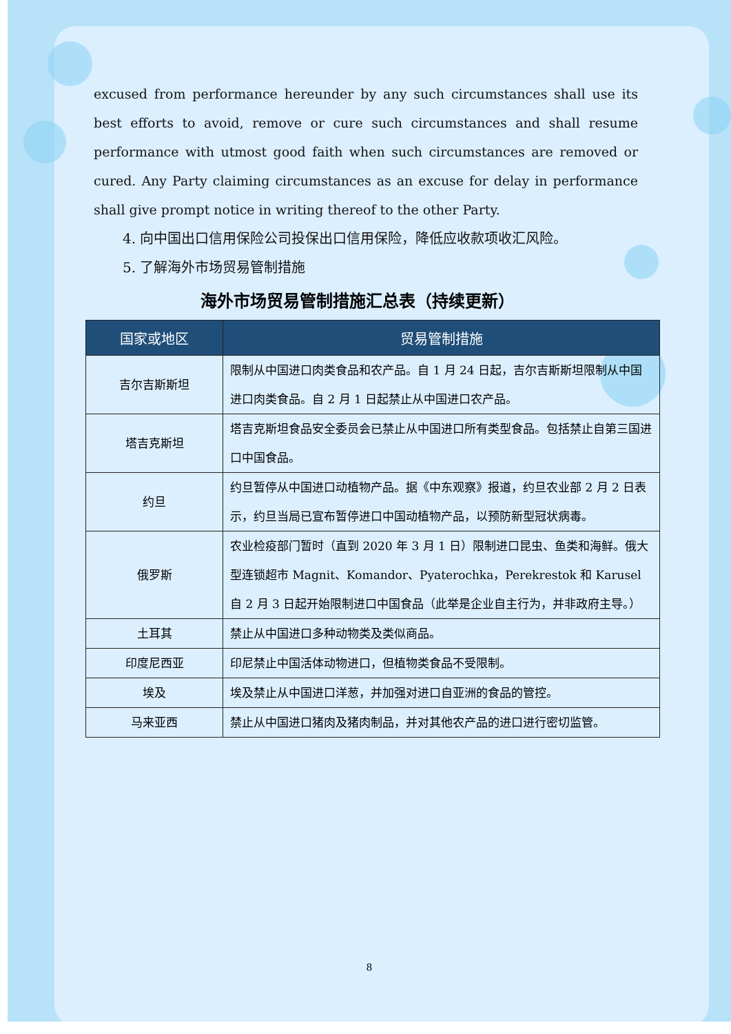excused from performance hereunder by any such circumstances shall use its best efforts to avoid, remove or cure such circumstances and shall resume performance with utmost good faith when such circumstances are removed or cured. Any Party claiming circumstances as an excuse for delay in performance shall give prompt notice in writing thereof to the other Party.
4. 向中国出口信用保险公司投保出口信用保险，降低应收款项收汇风险。
5. 了解海外市场贸易管制措施
海外市场贸易管制措施汇总表（持续更新）
| 国家或地区 | 贸易管制措施 |
| --- | --- |
| 吉尔吉斯斯坦 | 限制从中国进口肉类食品和农产品。自 1 月 24 日起，吉尔吉斯斯坦限制从中国进口肉类食品。自 2 月 1 日起禁止从中国进口农产品。 |
| 塔吉克斯坦 | 塔吉克斯坦食品安全委员会已禁止从中国进口所有类型食品。包括禁止自第三国进口中国食品。 |
| 约旦 | 约旦暂停从中国进口动植物产品。据《中东观察》报道，约旦农业部 2 月 2 日表示，约旦当局已宣布暂停进口中国动植物产品，以预防新型冠状病毒。 |
| 俄罗斯 | 农业检疫部门暂时（直到 2020 年 3 月 1 日）限制进口昆虫、鱼类和海鲜。俄大型连锁超市 Magnit、Komandor、Pyaterochka，Perekrestok 和 Karusel 自 2 月 3 日起开始限制进口中国食品（此举是企业自主行为，并非政府主导。） |
| 土耳其 | 禁止从中国进口多种动物类及类似商品。 |
| 印度尼西亚 | 印尼禁止中国活体动物进口，但植物类食品不受限制。 |
| 埃及 | 埃及禁止从中国进口洋葱，并加强对进口自亚洲的食品的管控。 |
| 马来亚西 | 禁止从中国进口猪肉及猪肉制品，并对其他农产品的进口进行密切监管。 |
8